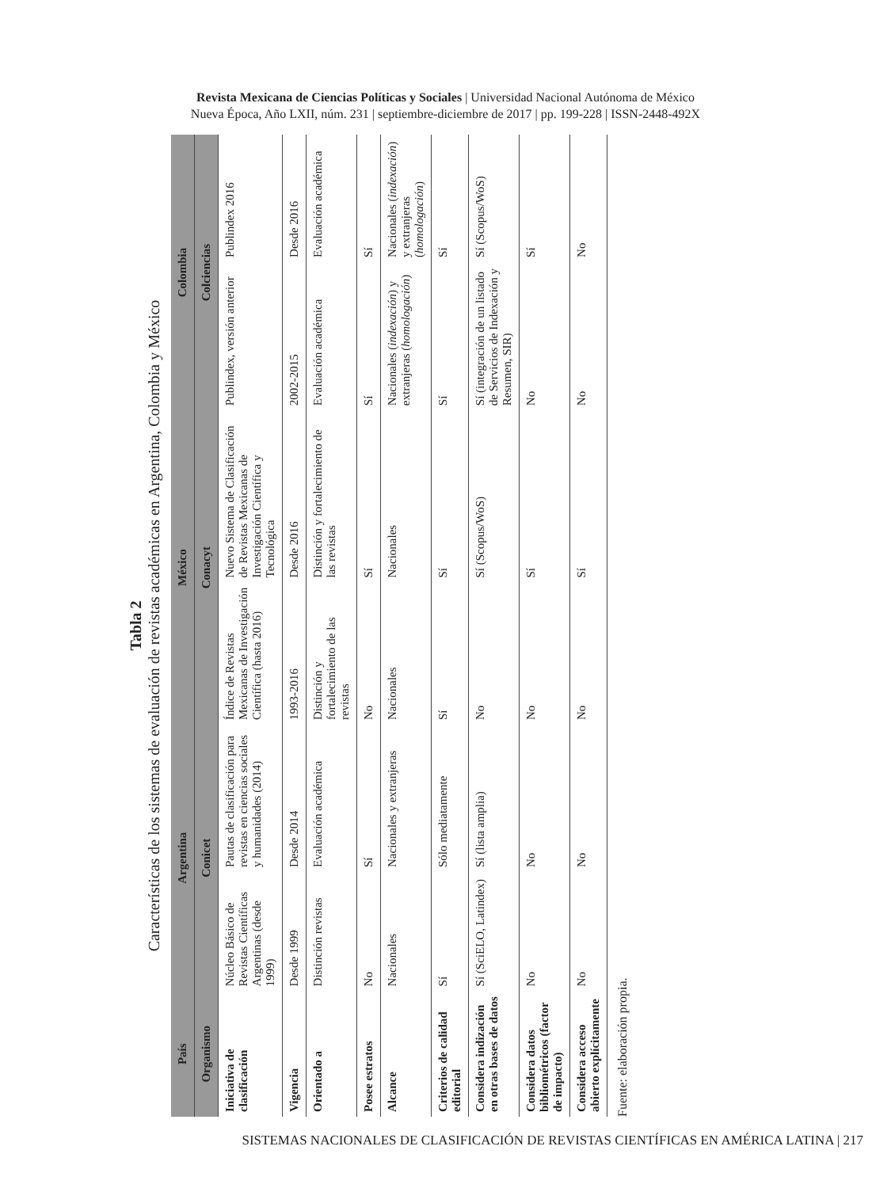Revista Mexicana de Ciencias Políticas y Sociales | Universidad Nacional Autónoma de México
Nueva Época, Año LXII, núm. 231 | septiembre-diciembre de 2017 | pp. 199-228 | ISSN-2448-492X
Tabla 2
Características de los sistemas de evaluación de revistas académicas en Argentina, Colombia y México
| País | Argentina | | México | | Colombia | |
| --- | --- | --- | --- | --- | --- | --- |
| Organismo | Conicet | | Conacyt | | Colciencias | |
| Iniciativa de clasificación | Núcleo Básico de Revistas Científicas Argentinas (desde 1999) | Pautas de clasificación para revistas en ciencias sociales y humanidades (2014) | Índice de Revistas Mexicanas de Investigación Científica (hasta 2016) | Nuevo Sistema de Clasificación de Revistas Mexicanas de Investigación Científica y Tecnológica | Publindex, versión anterior | Publindex 2016 |
| Vigencia | Desde 1999 | Desde 2014 | 1993-2016 | Desde 2016 | 2002-2015 | Desde 2016 |
| Orientado a | Distinción revistas | Evaluación académica | Distinción y fortalecimiento de las revistas | Distinción y fortalecimiento de las revistas | Evaluación académica | Evaluación académica |
| Posee estratos | No | Sí | No | Sí | Sí | Sí |
| Alcance | Nacionales | Nacionales y extranjeras | Nacionales | Nacionales | Nacionales ( indexación ) y extranjeras ( homologación ) | Nacionales ( indexación ) y extranjeras ( homologación ) |
| Criterios de calidad editorial | Sí | Sólo mediatamente | Sí | Sí | Sí | Sí |
| Considera indización en otras bases de datos | Sí (SciELO, Latindex) | Sí (lista amplia) | No | Sí (Scopus/WoS) | Sí (integración de un listado de Servicios de Indexación y Resumen, SIR) | Sí (Scopus/WoS) |
| Considera datos bibliométricos (factor de impacto) | No | No | No | Sí | No | Sí |
| Considera acceso abierto explícitamente | No | No | No | Sí | No | No |
Fuente: elaboración propia.
SISTEMAS NACIONALES DE CLASIFICACIÓN DE REVISTAS CIENTÍFICAS EN AMÉRICA LATINA | 217